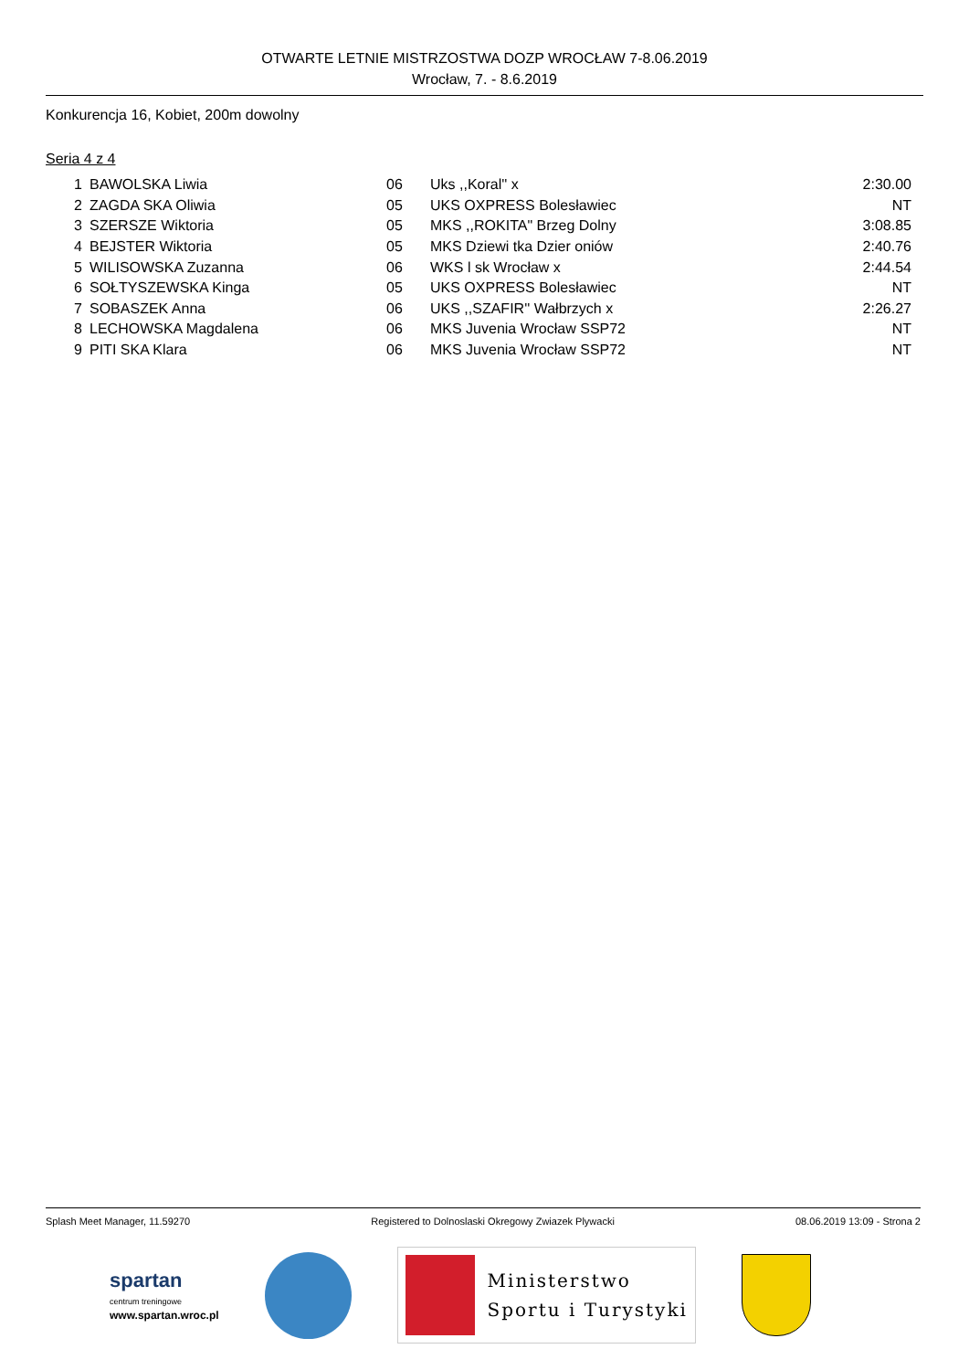OTWARTE LETNIE MISTRZOSTWA DOZP WROCŁAW 7-8.06.2019
Wrocław, 7. - 8.6.2019
Konkurencja 16, Kobiet, 200m dowolny
Seria 4 z 4
| 1 | BAWOLSKA Liwia | 06 | Uks ,,Koral'' x | 2:30.00 |
| 2 | ZAGDA SKA Oliwia | 05 | UKS OXPRESS Bolesławiec | NT |
| 3 | SZERSZE Wiktoria | 05 | MKS ,,ROKITA" Brzeg Dolny | 3:08.85 |
| 4 | BEJSTER Wiktoria | 05 | MKS Dziewi tka Dzier oniów | 2:40.76 |
| 5 | WILISOWSKA Zuzanna | 06 | WKS l sk Wrocław x | 2:44.54 |
| 6 | SOŁTYSZEWSKA Kinga | 05 | UKS OXPRESS Bolesławiec | NT |
| 7 | SOBASZEK Anna | 06 | UKS ,,SZAFIR'' Wałbrzych x | 2:26.27 |
| 8 | LECHOWSKA Magdalena | 06 | MKS Juvenia Wrocław SSP72 | NT |
| 9 | PITI SKA Klara | 06 | MKS Juvenia Wrocław SSP72 | NT |
Splash Meet Manager, 11.59270 Registered to Dolnoslaski Okregowy Zwiazek Plywacki 08.06.2019 13:09 - Strona 2
spartan
centrum treningowe
www.spartan.wroc.pl
Ministerstwo
Sportu i Turystyki